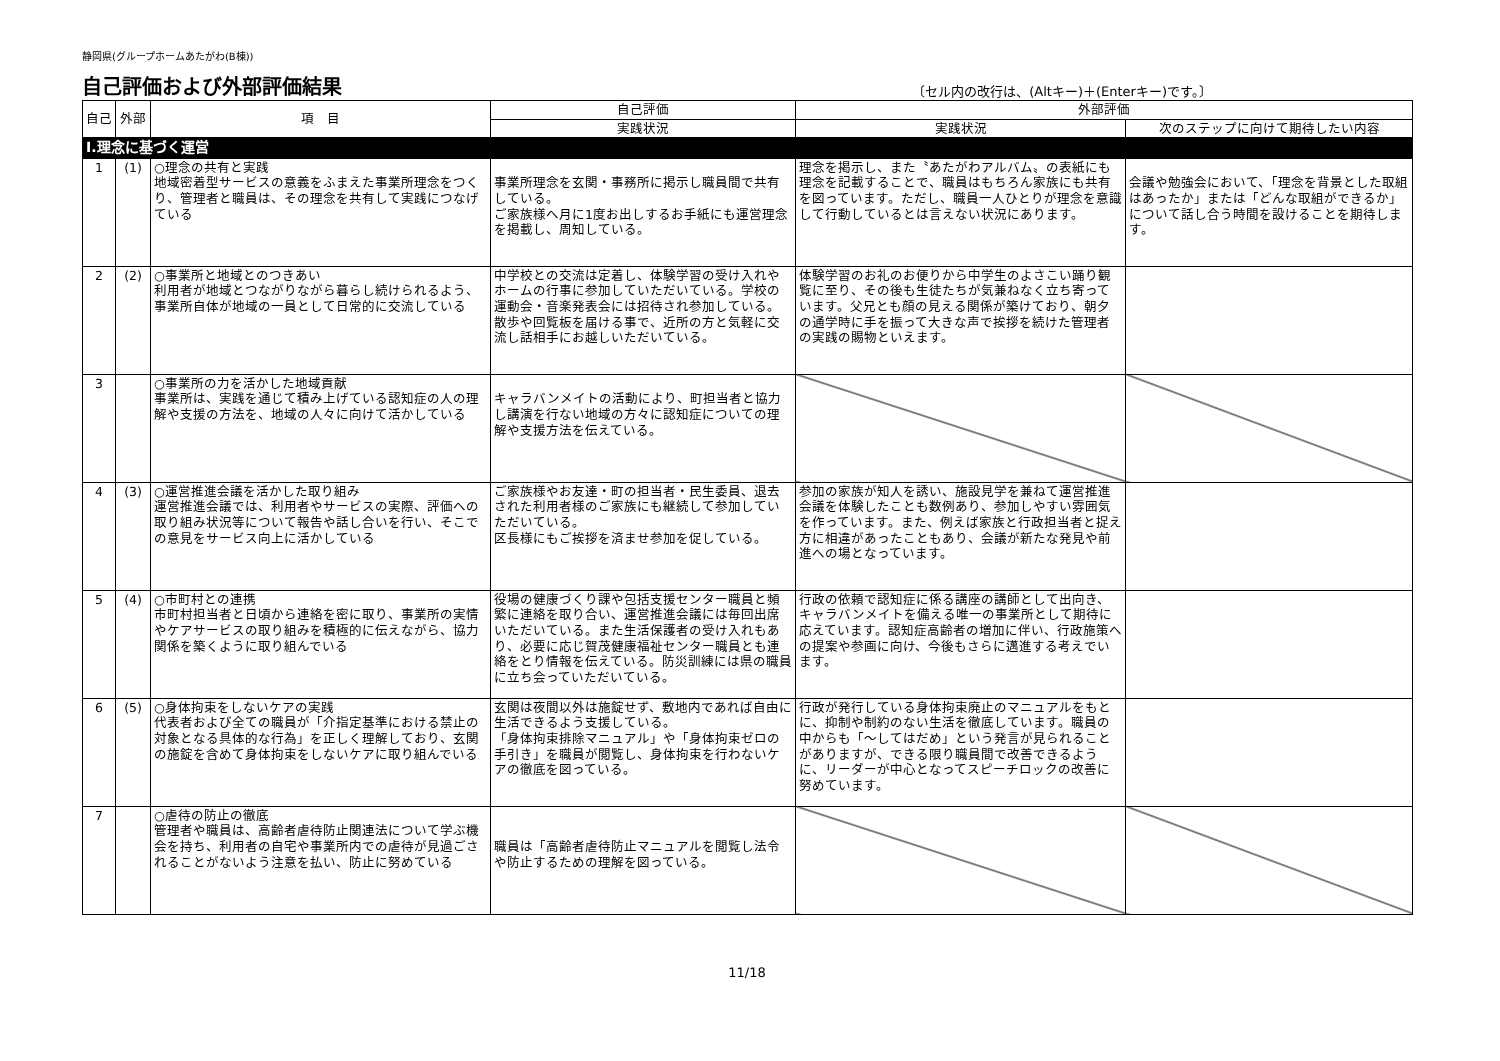静岡県(グループホームあたがわ(B棟))
自己評価および外部評価結果
〔セル内の改行は、(Altキー)＋(Enterキー)です。〕
| 自己 | 外部 | 項 目 | 自己評価 | 外部評価 | |
| --- | --- | --- | --- | --- | --- |
| | | | 実践状況 | 実践状況 | 次のステップに向けて期待したい内容 |
| Ⅰ.理念に基づく運営 | | | | | |
| 1 | (1) | ○理念の共有と実践 地域密着型サービスの意義をふまえた事業所理念をつくり、管理者と職員は、その理念を共有して実践につなげている | 事業所理念を玄関・事務所に掲示し職員間で共有している。 ご家族様へ月に1度お出しするお手紙にも運営理念を掲載し、周知している。 | 理念を掲示し、また〝あたがわアルバム〟の表紙にも理念を記載することで、職員はもちろん家族にも共有を図っています。ただし、職員一人ひとりが理念を意識して行動しているとは言えない状況にあります。 | 会議や勉強会において、「理念を背景とした取組はあったか」または「どんな取組ができるか」について話し合う時間を設けることを期待します。 |
| 2 | (2) | ○事業所と地域とのつきあい 利用者が地域とつながりながら暮らし続けられるよう、事業所自体が地域の一員として日常的に交流している | 中学校との交流は定着し、体験学習の受け入れやホームの行事に参加していただいている。学校の運動会・音楽発表会には招待され参加している。 散歩や回覧板を届ける事で、近所の方と気軽に交流し話相手にお越しいただいている。 | 体験学習のお礼のお便りから中学生のよさこい踊り観覧に至り、その後も生徒たちが気兼ねなく立ち寄っています。父兄とも顔の見える関係が築けており、朝夕の通学時に手を振って大きな声で挨拶を続けた管理者の実践の賜物といえます。 | |
| 3 | | ○事業所の力を活かした地域貢献 事業所は、実践を通じて積み上げている認知症の人の理解や支援の方法を、地域の人々に向けて活かしている | キャラバンメイトの活動により、町担当者と協力し講演を行ない地域の方々に認知症についての理解や支援方法を伝えている。 | | |
| 4 | (3) | ○運営推進会議を活かした取り組み 運営推進会議では、利用者やサービスの実際、評価への取り組み状況等について報告や話し合いを行い、そこでの意見をサービス向上に活かしている | ご家族様やお友達・町の担当者・民生委員、退去された利用者様のご家族にも継続して参加していただいている。 区長様にもご挨拶を済ませ参加を促している。 | 参加の家族が知人を誘い、施設見学を兼ねて運営推進会議を体験したことも数例あり、参加しやすい雰囲気を作っています。また、例えば家族と行政担当者と捉え方に相違があったこともあり、会議が新たな発見や前進への場となっています。 | |
| 5 | (4) | ○市町村との連携 市町村担当者と日頃から連絡を密に取り、事業所の実情やケアサービスの取り組みを積極的に伝えながら、協力関係を築くように取り組んでいる | 役場の健康づくり課や包括支援センター職員と頻繁に連絡を取り合い、運営推進会議には毎回出席いただいている。また生活保護者の受け入れもあり、必要に応じ賀茂健康福祉センター職員とも連絡をとり情報を伝えている。防災訓練には県の職員に立ち会っていただいている。 | 行政の依頼で認知症に係る講座の講師として出向き、キャラバンメイトを備える唯一の事業所として期待に応えています。認知症高齢者の増加に伴い、行政施策への提案や参画に向け、今後もさらに邁進する考えでいます。 | |
| 6 | (5) | ○身体拘束をしないケアの実践 代表者および全ての職員が「介指定基準における禁止の対象となる具体的な行為」を正しく理解しており、玄関の施錠を含めて身体拘束をしないケアに取り組んでいる | 玄関は夜間以外は施錠せず、敷地内であれば自由に生活できるよう支援している。 「身体拘束排除マニュアル」や「身体拘束ゼロの手引き」を職員が閲覧し、身体拘束を行わないケアの徹底を図っている。 | 行政が発行している身体拘束廃止のマニュアルをもとに、抑制や制約のない生活を徹底しています。職員の中からも「～してはだめ」という発言が見られることがありますが、できる限り職員間で改善できるように、リーダーが中心となってスピーチロックの改善に努めています。 | |
| 7 | | ○虐待の防止の徹底 管理者や職員は、高齢者虐待防止関連法について学ぶ機会を持ち、利用者の自宅や事業所内での虐待が見過ごされることがないよう注意を払い、防止に努めている | 職員は「高齢者虐待防止マニュアルを閲覧し法令や防止するための理解を図っている。 | | |
11/18